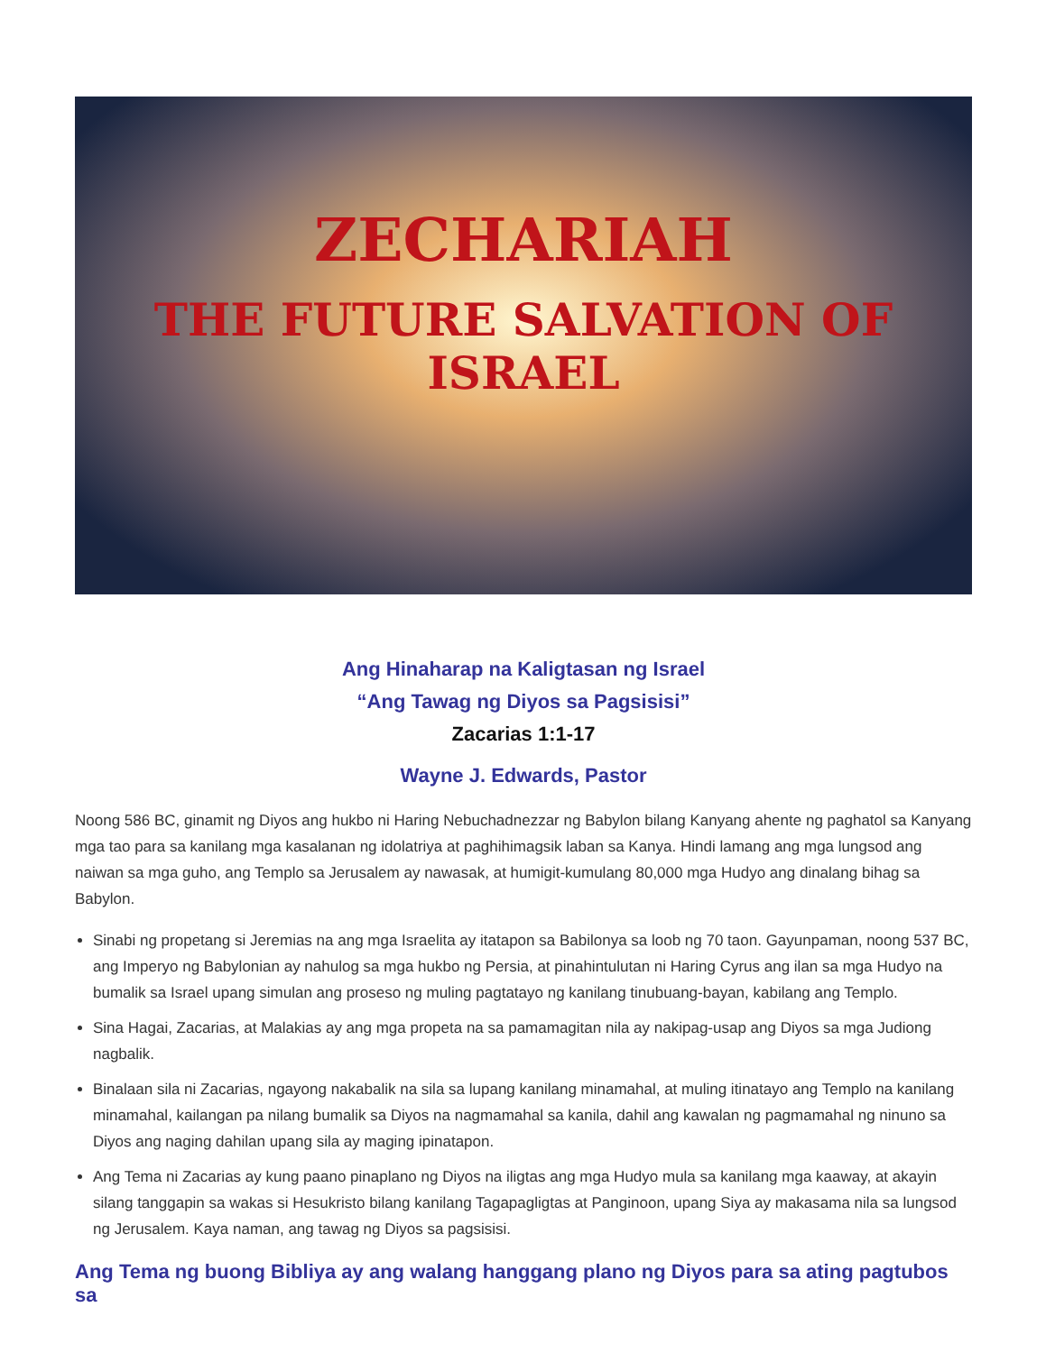ZECHARIAH
THE FUTURE SALVATION OF
ISRAEL
Ang Hinaharap na Kaligtasan ng Israel
“Ang Tawag ng Diyos sa Pagsisisi”
Zacarias 1:1-17
Wayne J. Edwards, Pastor
Noong 586 BC, ginamit ng Diyos ang hukbo ni Haring Nebuchadnezzar ng Babylon bilang Kanyang ahente ng paghatol sa Kanyang mga tao para sa kanilang mga kasalanan ng idolatriya at paghihimagsik laban sa Kanya. Hindi lamang ang mga lungsod ang naiwan sa mga guho, ang Templo sa Jerusalem ay nawasak, at humigit-kumulang 80,000 mga Hudyo ang dinalang bihag sa Babylon.
Sinabi ng propetang si Jeremias na ang mga Israelita ay itatapon sa Babilonya sa loob ng 70 taon. Gayunpaman, noong 537 BC, ang Imperyo ng Babylonian ay nahulog sa mga hukbo ng Persia, at pinahintulutan ni Haring Cyrus ang ilan sa mga Hudyo na bumalik sa Israel upang simulan ang proseso ng muling pagtatayo ng kanilang tinubuang-bayan, kabilang ang Templo.
Sina Hagai, Zacarias, at Malakias ay ang mga propeta na sa pamamagitan nila ay nakipag-usap ang Diyos sa mga Judiong nagbalik.
Binalaan sila ni Zacarias, ngayong nakabalik na sila sa lupang kanilang minamahal, at muling itinatayo ang Templo na kanilang minamahal, kailangan pa nilang bumalik sa Diyos na nagmamahal sa kanila, dahil ang kawalan ng pagmamahal ng ninuno sa Diyos ang naging dahilan upang sila ay maging ipinatapon.
Ang Tema ni Zacarias ay kung paano pinaplano ng Diyos na iligtas ang mga Hudyo mula sa kanilang mga kaaway, at akayin silang tanggapin sa wakas si Hesukristo bilang kanilang Tagapagligtas at Panginoon, upang Siya ay makasama nila sa lungsod ng Jerusalem. Kaya naman, ang tawag ng Diyos sa pagsisisi.
Ang Tema ng buong Bibliya ay ang walang hanggang plano ng Diyos para sa ating pagtubos sa